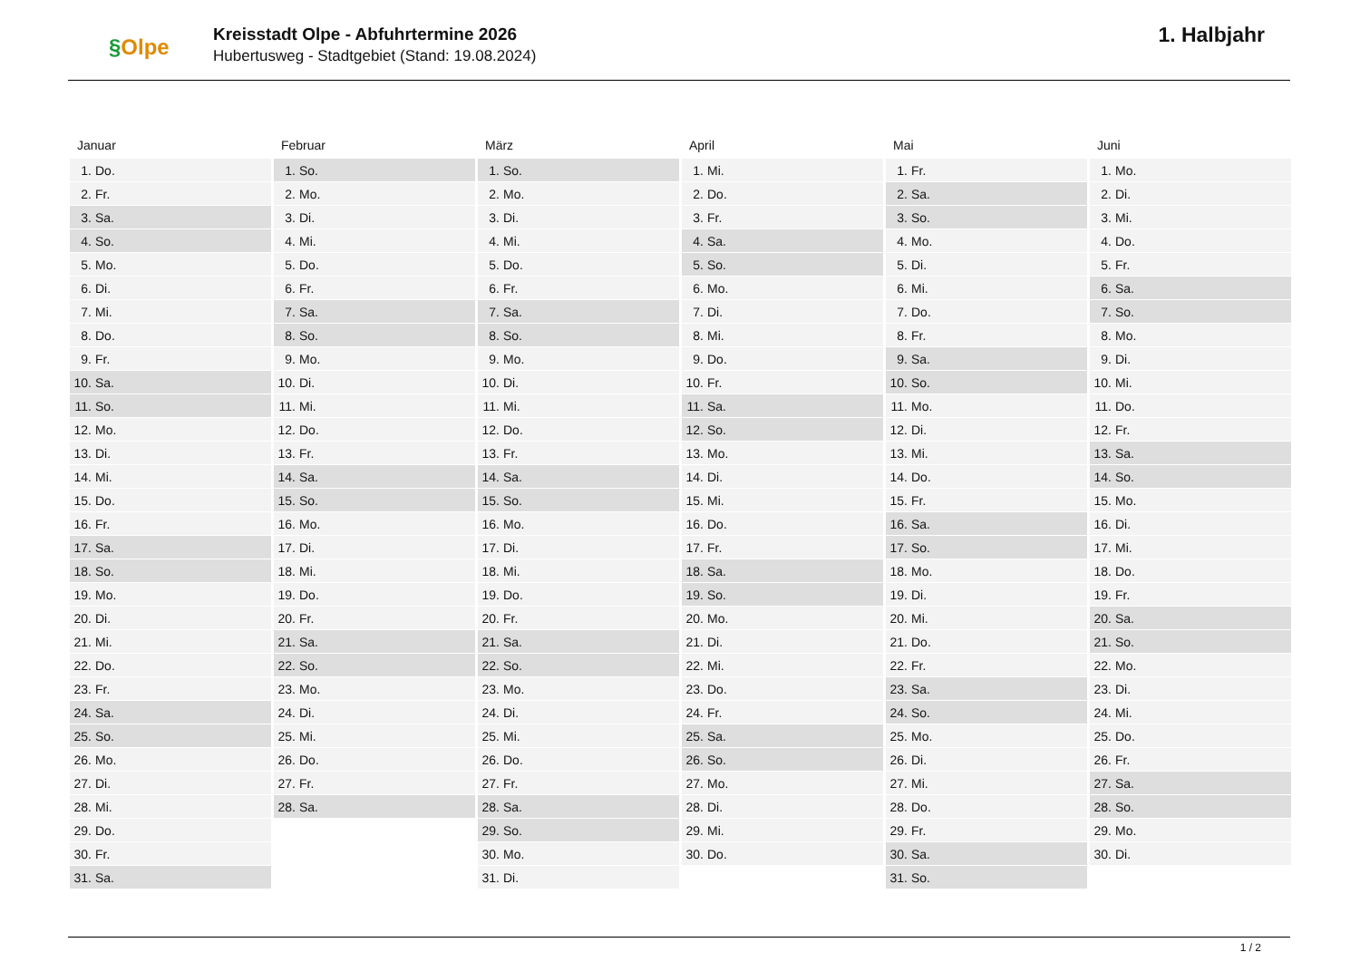§Olpe
Kreisstadt Olpe - Abfuhrtermine 2026
Hubertusweg - Stadtgebiet (Stand: 19.08.2024)
1. Halbjahr
Januar
| 1. | Do. |
| 2. | Fr. |
| 3. | Sa. |
| 4. | So. |
| 5. | Mo. |
| 6. | Di. |
| 7. | Mi. |
| 8. | Do. |
| 9. | Fr. |
| 10. | Sa. |
| 11. | So. |
| 12. | Mo. |
| 13. | Di. |
| 14. | Mi. |
| 15. | Do. |
| 16. | Fr. |
| 17. | Sa. |
| 18. | So. |
| 19. | Mo. |
| 20. | Di. |
| 21. | Mi. |
| 22. | Do. |
| 23. | Fr. |
| 24. | Sa. |
| 25. | So. |
| 26. | Mo. |
| 27. | Di. |
| 28. | Mi. |
| 29. | Do. |
| 30. | Fr. |
| 31. | Sa. |
Februar
| 1. | So. |
| 2. | Mo. |
| 3. | Di. |
| 4. | Mi. |
| 5. | Do. |
| 6. | Fr. |
| 7. | Sa. |
| 8. | So. |
| 9. | Mo. |
| 10. | Di. |
| 11. | Mi. |
| 12. | Do. |
| 13. | Fr. |
| 14. | Sa. |
| 15. | So. |
| 16. | Mo. |
| 17. | Di. |
| 18. | Mi. |
| 19. | Do. |
| 20. | Fr. |
| 21. | Sa. |
| 22. | So. |
| 23. | Mo. |
| 24. | Di. |
| 25. | Mi. |
| 26. | Do. |
| 27. | Fr. |
| 28. | Sa. |
März
| 1. | So. |
| 2. | Mo. |
| 3. | Di. |
| 4. | Mi. |
| 5. | Do. |
| 6. | Fr. |
| 7. | Sa. |
| 8. | So. |
| 9. | Mo. |
| 10. | Di. |
| 11. | Mi. |
| 12. | Do. |
| 13. | Fr. |
| 14. | Sa. |
| 15. | So. |
| 16. | Mo. |
| 17. | Di. |
| 18. | Mi. |
| 19. | Do. |
| 20. | Fr. |
| 21. | Sa. |
| 22. | So. |
| 23. | Mo. |
| 24. | Di. |
| 25. | Mi. |
| 26. | Do. |
| 27. | Fr. |
| 28. | Sa. |
| 29. | So. |
| 30. | Mo. |
| 31. | Di. |
April
| 1. | Mi. |
| 2. | Do. |
| 3. | Fr. |
| 4. | Sa. |
| 5. | So. |
| 6. | Mo. |
| 7. | Di. |
| 8. | Mi. |
| 9. | Do. |
| 10. | Fr. |
| 11. | Sa. |
| 12. | So. |
| 13. | Mo. |
| 14. | Di. |
| 15. | Mi. |
| 16. | Do. |
| 17. | Fr. |
| 18. | Sa. |
| 19. | So. |
| 20. | Mo. |
| 21. | Di. |
| 22. | Mi. |
| 23. | Do. |
| 24. | Fr. |
| 25. | Sa. |
| 26. | So. |
| 27. | Mo. |
| 28. | Di. |
| 29. | Mi. |
| 30. | Do. |
Mai
| 1. | Fr. |
| 2. | Sa. |
| 3. | So. |
| 4. | Mo. |
| 5. | Di. |
| 6. | Mi. |
| 7. | Do. |
| 8. | Fr. |
| 9. | Sa. |
| 10. | So. |
| 11. | Mo. |
| 12. | Di. |
| 13. | Mi. |
| 14. | Do. |
| 15. | Fr. |
| 16. | Sa. |
| 17. | So. |
| 18. | Mo. |
| 19. | Di. |
| 20. | Mi. |
| 21. | Do. |
| 22. | Fr. |
| 23. | Sa. |
| 24. | So. |
| 25. | Mo. |
| 26. | Di. |
| 27. | Mi. |
| 28. | Do. |
| 29. | Fr. |
| 30. | Sa. |
| 31. | So. |
Juni
| 1. | Mo. |
| 2. | Di. |
| 3. | Mi. |
| 4. | Do. |
| 5. | Fr. |
| 6. | Sa. |
| 7. | So. |
| 8. | Mo. |
| 9. | Di. |
| 10. | Mi. |
| 11. | Do. |
| 12. | Fr. |
| 13. | Sa. |
| 14. | So. |
| 15. | Mo. |
| 16. | Di. |
| 17. | Mi. |
| 18. | Do. |
| 19. | Fr. |
| 20. | Sa. |
| 21. | So. |
| 22. | Mo. |
| 23. | Di. |
| 24. | Mi. |
| 25. | Do. |
| 26. | Fr. |
| 27. | Sa. |
| 28. | So. |
| 29. | Mo. |
| 30. | Di. |
1 / 2